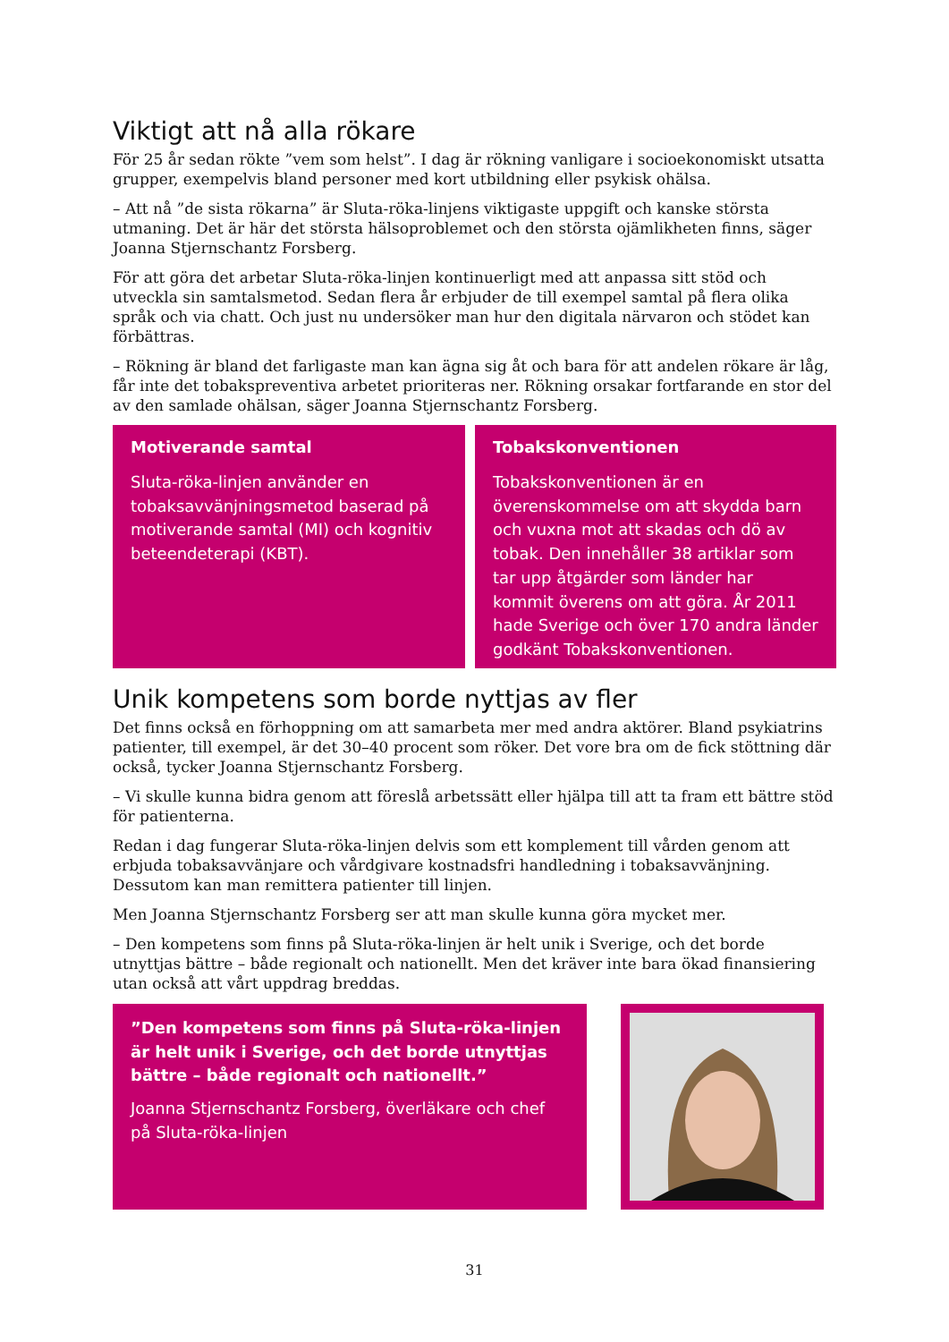Viktigt att nå alla rökare
För 25 år sedan rökte ”vem som helst”. I dag är rökning vanligare i socioekonomiskt utsatta grupper, exempelvis bland personer med kort utbildning eller psykisk ohälsa.
– Att nå ”de sista rökarna” är Sluta-röka-linjens viktigaste uppgift och kanske största utmaning. Det är här det största hälsoproblemet och den största ojämlikheten finns, säger Joanna Stjernschantz Forsberg.
För att göra det arbetar Sluta-röka-linjen kontinuerligt med att anpassa sitt stöd och utveckla sin samtalsmetod. Sedan flera år erbjuder de till exempel samtal på flera olika språk och via chatt. Och just nu undersöker man hur den digitala närvaron och stödet kan förbättras.
– Rökning är bland det farligaste man kan ägna sig åt och bara för att andelen rökare är låg, får inte det tobakspreventiva arbetet prioriteras ner. Rökning orsakar fortfarande en stor del av den samlade ohälsan, säger Joanna Stjernschantz Forsberg.
Motiverande samtal
Sluta-röka-linjen använder en tobaksavvänjningsmetod baserad på motiverande samtal (MI) och kognitiv beteendeterapi (KBT).
Tobakskonventionen
Tobakskonventionen är en överenskommelse om att skydda barn och vuxna mot att skadas och dö av tobak. Den innehåller 38 artiklar som tar upp åtgärder som länder har kommit överens om att göra. År 2011 hade Sverige och över 170 andra länder godkänt Tobakskonventionen.
Unik kompetens som borde nyttjas av fler
Det finns också en förhoppning om att samarbeta mer med andra aktörer. Bland psykiatrins patienter, till exempel, är det 30–40 procent som röker. Det vore bra om de fick stöttning där också, tycker Joanna Stjernschantz Forsberg.
– Vi skulle kunna bidra genom att föreslå arbetssätt eller hjälpa till att ta fram ett bättre stöd för patienterna.
Redan i dag fungerar Sluta-röka-linjen delvis som ett komplement till vården genom att erbjuda tobaksavvänjare och vårdgivare kostnadsfri handledning i tobaksavvänjning. Dessutom kan man remittera patienter till linjen.
Men Joanna Stjernschantz Forsberg ser att man skulle kunna göra mycket mer.
– Den kompetens som finns på Sluta-röka-linjen är helt unik i Sverige, och det borde utnyttjas bättre – både regionalt och nationellt. Men det kräver inte bara ökad finansiering utan också att vårt uppdrag breddas.
”Den kompetens som finns på Sluta-röka-linjen är helt unik i Sverige, och det borde utnyttjas bättre – både regionalt och nationellt.”
Joanna Stjernschantz Forsberg, överläkare och chef på Sluta-röka-linjen
31